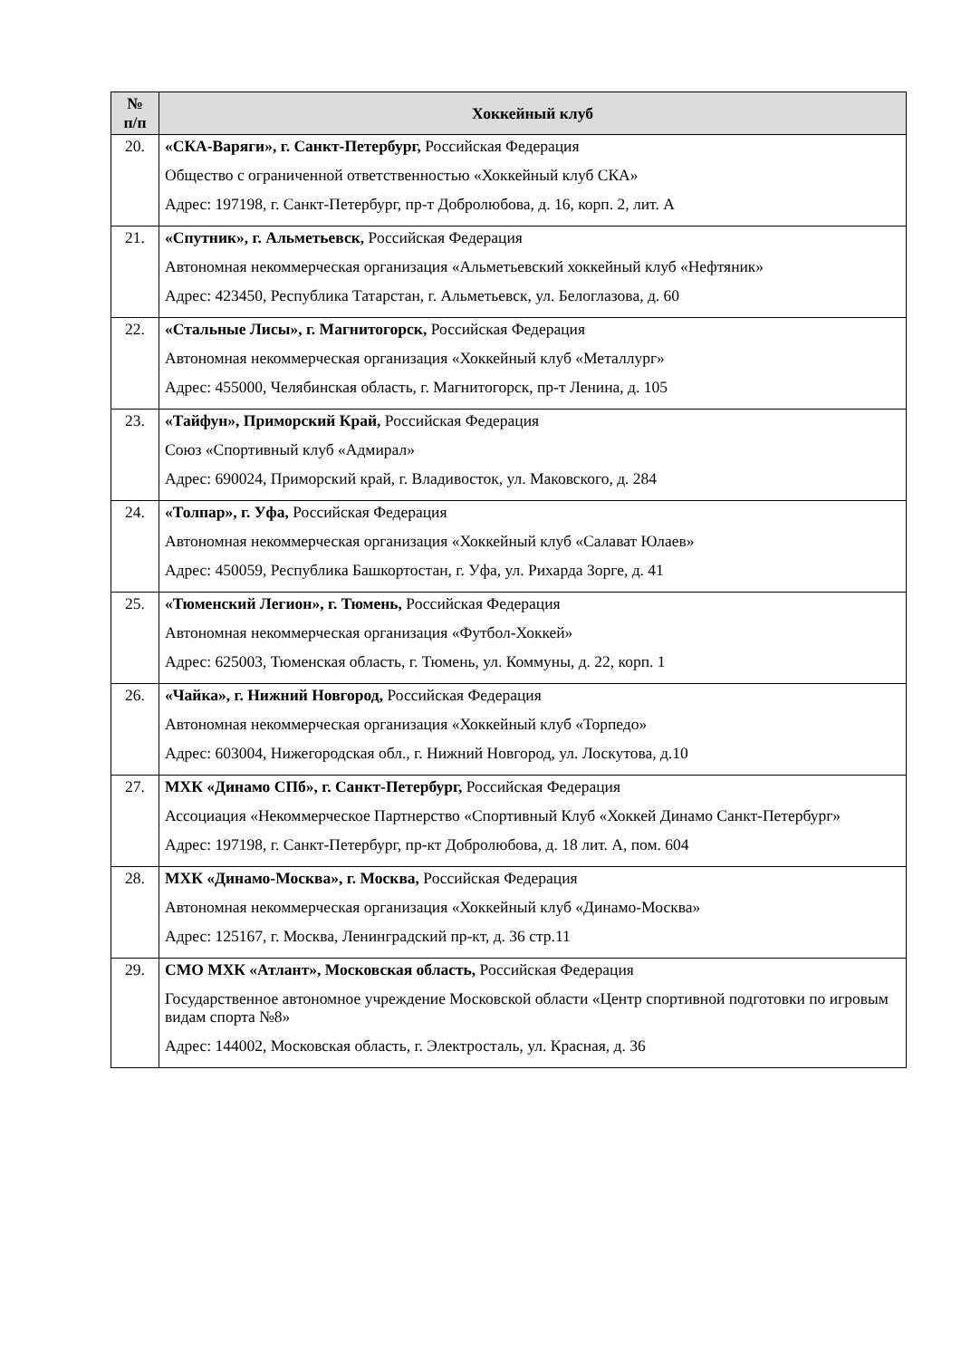| № п/п | Хоккейный клуб |
| --- | --- |
| 20. | «СКА-Варяги», г. Санкт-Петербург, Российская Федерация Общество с ограниченной ответственностью «Хоккейный клуб СКА» Адрес: 197198, г. Санкт-Петербург, пр-т Добролюбова, д. 16, корп. 2, лит. А |
| 21. | «Спутник», г. Альметьевск, Российская Федерация Автономная некоммерческая организация «Альметьевский хоккейный клуб «Нефтяник» Адрес: 423450, Республика Татарстан, г. Альметьевск, ул. Белоглазова, д. 60 |
| 22. | «Стальные Лисы», г. Магнитогорск, Российская Федерация Автономная некоммерческая организация «Хоккейный клуб «Металлург» Адрес: 455000, Челябинская область, г. Магнитогорск, пр-т Ленина, д. 105 |
| 23. | «Тайфун», Приморский Край, Российская Федерация Союз «Спортивный клуб «Адмирал» Адрес: 690024, Приморский край, г. Владивосток, ул. Маковского, д. 284 |
| 24. | «Толпар», г. Уфа, Российская Федерация Автономная некоммерческая организация «Хоккейный клуб «Салават Юлаев» Адрес: 450059, Республика Башкортостан, г. Уфа, ул. Рихарда Зорге, д. 41 |
| 25. | «Тюменский Легион», г. Тюмень, Российская Федерация Автономная некоммерческая организация «Футбол-Хоккей» Адрес: 625003, Тюменская область, г. Тюмень, ул. Коммуны, д. 22, корп. 1 |
| 26. | «Чайка», г. Нижний Новгород, Российская Федерация Автономная некоммерческая организация «Хоккейный клуб «Торпедо» Адрес: 603004, Нижегородская обл., г. Нижний Новгород, ул. Лоскутова, д.10 |
| 27. | МХК «Динамо СПб», г. Санкт-Петербург, Российская Федерация Ассоциация «Некоммерческое Партнерство «Спортивный Клуб «Хоккей Динамо Санкт-Петербург» Адрес: 197198, г. Санкт-Петербург, пр-кт Добролюбова, д. 18 лит. А, пом. 604 |
| 28. | МХК «Динамо-Москва», г. Москва, Российская Федерация Автономная некоммерческая организация «Хоккейный клуб «Динамо-Москва» Адрес: 125167, г. Москва, Ленинградский пр-кт, д. 36 стр.11 |
| 29. | СМО МХК «Атлант», Московская область, Российская Федерация Государственное автономное учреждение Московской области «Центр спортивной подготовки по игровым видам спорта №8» Адрес: 144002, Московская область, г. Электросталь, ул. Красная, д. 36 |